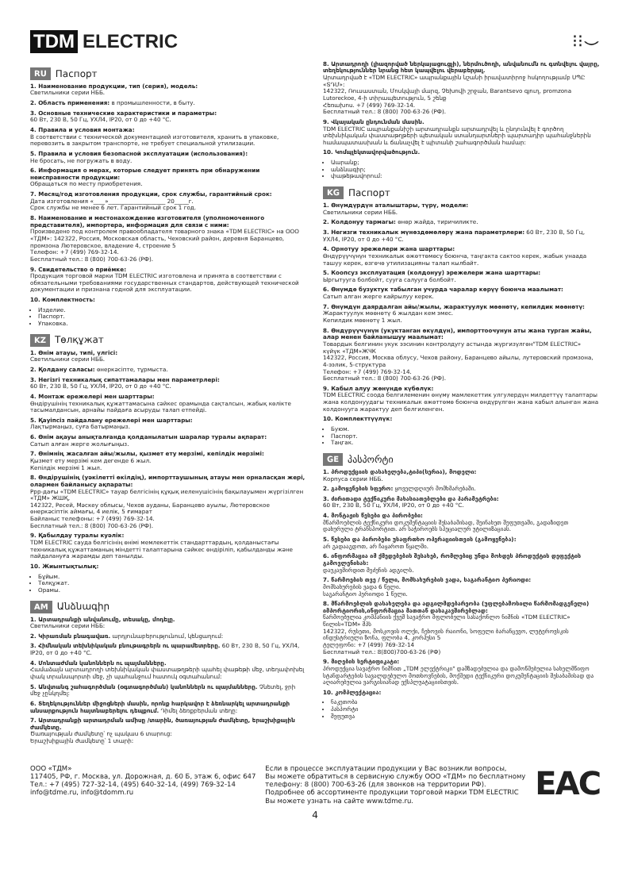TDM ELECTRIC ⁝⁝⌣
RU Паспорт
1. Наименование продукции, тип (серия), модель:
Светильники серии НББ.
2. Область применения: в промышленности, в быту.
3. Основные технические характеристики и параметры:
60 Вт, 230 В, 50 Гц, УХЛ4, IP20, от 0 до +40 °С.
4. Правила и условия монтажа:
В соответствии с технической документацией изготовителя, хранить в упаковке, перевозить в закрытом транспорте, не требует специальной утилизации.
5. Правила и условия безопасной эксплуатации (использования):
Не бросать, не погружать в воду.
6. Информация о мерах, которые следует принять при обнаружении неисправности продукции:
Обращаться по месту приобретения.
7. Месяц/год изготовления продукции, срок службы, гарантийный срок:
Дата изготовления «____»____________________ 20_____г.
Срок службы не менее 6 лет. Гарантийный срок 1 год.
8. Наименование и местонахождение изготовителя (уполномоченного представителя), импортера, информация для связи с ними:
Произведено под контролем правообладателя товарного знака «TDM ELECTRIC» на ООО «ТДМ»: 142322, Россия, Московская область, Чеховский район, деревня Баранцево, промзона Лютеровское, владение 4, строение 5
Телефон: +7 (499) 769-32-14.
Бесплатный тел.: 8 (800) 700-63-26 (РФ).
9. Свидетельство о приёмке:
Продукция торговой марки TDM ELECTRIC изготовлена и принята в соответствии с обязательными требованиями государственных стандартов, действующей технической документации и признана годной для эксплуатации.
10. Комплектность:
Изделие.
Паспорт.
Упаковка.
KZ Төлқұжат
1. Өнім атауы, типі, үлгісі:
Светильники серии НББ.
2. Қолдану саласы: өнеркәсіпте, тұрмыста.
3. Негізгі техникалық сипаттамалары мен параметрлері:
60 Вт, 230 В, 50 Гц, УХЛ4, IP20, от 0 до +40 °С.
4. Монтаж ережелері мен шарттары:
Өндірушінің техникалық құжаттамасына сәйкес орамында сақталсын, жабық көлікте тасымалдансын, арнайы пайдаға асыруды талап етпейді.
5. Қауіпсіз пайдалану ережелері мен шарттары:
Лақтырмаңыз, суға батырмаңыз.
6. Өнім ақауы анықталғанда қолданылатын шаралар туралы ақпарат:
Сатып алған жерге жолығыңыз.
7. Өнімнің жасалған айы/жылы, қызмет ету мерзімі, кепілдік мерзімі:
Қызмет ету мерзімі кем дегенде 6 жыл.
Кепілдік мерзімі 1 жыл.
8. Өндірушінің (уәкілетті өкілдің), импорттаушының атауы мен орналасқан жері, олармен байланысу ақпараты:
Ррр-дағы «TDM ELECTRIC» тауар белгісінің құқық иеленушісінің бақылауымен жүргізілген «ТДМ» ЖШҚ,
142322, Ресей, Мәскеу облысы, Чехов ауданы, Баранцево ауылы, Лютеровское өнеркәсіптік аймағы, 4 иелік, 5 ғимарат
Байланыс телефоны: +7 (499) 769-32-14.
Бесплатный тел.: 8 (800) 700-63-26 (РФ).
9. Қабылдау туралы куәлік:
TDM ELECTRIC сауда белгісінің өнімі мемлекеттік стандарттардың, қолданыстағы техникалық құжаттаманың міндетті талаптарына сәйкес өндіріліп, қабылданды және пайдалануға жарамды деп танылды.
10. Жиынтықтылық:
Бұйым.
Төлқұжат.
Орамы.
AM Անձնագիր
1. Արտադրանքի անվանումը, տեսակը, մոդելը.
Светильники серии НББ:
2. Կիրառման բնագավառ. արդյունաբերությունում, կենցաղում:
3. Հիմնական տեխնիկական բնութագրերն ու պարամետրերը. 60 Вт, 230 В, 50 Гц, УХЛ4, IP20, от 0 до +40 °С.
4. Մոնտաժման կանոններն ու պայմանները.
Համաձայն արտադրողի տեխնիկական փաստաթղթերի պահել փաթեթի մեջ, տեղափոխել փակ տրանսպորտի մեջ, չի պահանջում հատուկ օգտահանում:
5. Անվտանգ շահագործման (օգտագործման) կանոններն ու պայմանները. Չնետել, ջրի մեջ չընկղմել:
6. Տեղեկություններ միջոցների մասին, որոնք հարկավոր է ձեռնարկել արտադրանքի անսարքություն հայտնաբերելու դեպքում. Դիմել ձեռքբերման տեղը:
7. Արտադրանքի արտադրման ամիսը /տարին, ծառայության ժամկետը, երաշխիքային ժամկետը.
Ծառայության ժամկետը՝ ոչ պակաս 6 տարուց:
Երաշխիքային ժամկետը՝ 1 տարի:
8. Արտադրողի (լիազորված ներկայացուցչի), ներմուծողի, անվանումն ու գտնվելու վայրը, տեղեկություններ նրանց հետ կապվելու վերաբերյալ.
Արտադրված է «TDM ELECTRIC» ապրանքային նշանի իրավատիրոջ հսկողությամբ ՍՊԸ «ՏԴՄ»:
142322, Ռուսաստան, Մոսկվայի մարզ, Չեխովի շրջան, Barantsevo գյուղ, promzona Lutoreckoe, 4-ի տիրապետություն, 5 շենք
Հեռախոս. +7 (499) 769-32-14.
Бесплатный тел.: 8 (800) 700-63-26 (РФ).
9. Վկայական ընդունման մասին.
TDM ELECTRIC ապրանքանիշի արտադրանքն արտադրվել և ընդունվել է գործող տեխնիկական փաստաթղթերի պետական ստանդարտների պարտադիր պահանջներին համապատասխան և ճանաչվել է պիտանի շահագործման համար:
10. Կոմպլեկտավորվածություն.
Աարանք;
անձնագիր;
փաթեթավորում:
KG Паспорт
1. Өнүмдүрдүн аталыштары, түрү, модели:
Светильники серии НББ.
2. Колдонуу тармагы: өнөр жайда, тиричиликте.
3. Негизги техникалык мүнөздөмөлөрү жана параметрлери: 60 Вт, 230 В, 50 Гц, УХЛ4, IP20, от 0 до +40 °С.
4. Орнотуу эрежелери жана шарттары:
Өндүрүүчүнүн техникалык өжөттөмөсү боюнча, таңгакта сактоо керек, жабык унаада ташуу керек, өзгөчө утилизацияны талап кылбайт.
5. Коопсуз эксплуатация (колдонуу) эрежелери жана шарттары:
Ыргытууга болбойт, сууга салууга болбойт.
6. Өнүмдө бузуктук табылган учурда чаралар көрүү боюнча маалымат:
Сатып алган жерге кайрылуу керек.
7. Өнүмдүн даярдалган айы/жылы, жарактуулук мөөнөтү, кепилдик мөөнөтү:
Жарактуулук мөөнөтү 6 жылдан кем эмес.
Кепилдик мөөнөтү 1 жыл.
8. Өндүрүүчүнүн (укуктанган өкүлдүн), импорттоочунун аты жана турган жайы, алар менен байланышуу маалымат:
Товардык белгинин укук ээсинин контролдугу астында жүргизүлгөн"TDM ELECTRIC» күйүк «ТДМ»ЖЧК
142322, Россия, Москва облусу, Чехов району, Баранцево айылы, лутеровский промзона, 4-ээлик, 5-структура
Телефон: +7 (499) 769-32-14.
Бесплатный тел.: 8 (800) 700-63-26 (РФ).
9. Кабыл алуу жөнүндө күбөлүк:
TDM ELECTRIC соода белгилеменин өнүмү мамлекеттик улгулердүн милдеттүү талаптары жана колдонуудагы техникалык өжөттөмө боюнча өндүрүлгөн жана кабыл алынган жана колдонууга жарактуу деп белгиленген.
10. Комплекттүүлүк:
Буюм.
Паспорт.
Таңгак.
GE პასპორტი
1. პროდუქციის დასახელება,ტიპი(სერია), მოდელი:
Корпуса серии НББ.
2. გამოყენების სფერო: ყოველდღიურ მომხმარებაში.
3. ძირითადი ტექნიკური მახასიათებლები და პარამეტრები:
60 Вт, 230 В, 50 Гц, УХЛ4, IP20, от 0 до +40 °С.
4. მონტაჟის წესები და პირობები:
მწარმოებლის ტექნიკური დოკუმენტაციის შესაბამისად, შეინახეთ შეფუთვაში, გადაზიდეთ დახურული ტრანსპორტით. არ საჭიროებს სპეციალურ უტილიზაციას.
5. წესები და პირობები უსაფრთხო ოპერაციისთვის (გამოყენება):
არ გადააგდოთ, არ ჩაყაროთ წყალში.
6. ინფორმაცია იმ ქმედებების შესახებ, რომლებიც უნდა მოხდეს პროდუქტის დეფექტის გამოვლენისას:
დაუკავშირდით შეძენის ადგილს.
7. წარმოების თვე / წელი, მომსახურების ვადა, საგარანტიო პერიოდი:
მომსახურების ვადა 6 წელი.
საგარანტიო პერიოდი 1 წელი.
8. მწარმოებლის დასახელება და ადგილმდებარეობა (უფლებამოსილი წარმომადგენელი) იმპორტიორის,ინფორმაცია მათთან დასაკავშირებლად:
წარმოებულია კომპანიის ქვეშ სავაჭრო მფლობელი სასაქონლო ნიშნის «TDM ELECTRIC» წილის«TDM» შპს
142322, რუსეთი, მოსკოვის ოლქი, ჩეხოვის რაიონი, სოფელი ბარანცევო, ლუტეროვსკის ინდუსტრიული ზონა, ფლობა 4, კორპუსი 5
ტელეფონი: +7 (499) 769-32-14
Бесплатный тел.: 8(800)700-63-26 (РФ)
9. მიღების სერტიფიკატი:
პროდუქცია სავაჭრო ნიშნით „TDM ელექტრიკი" დამზადებულია და დამოწმებულია სახელმწიფო სტანდარტების სავალდებულო მოთხოვნების, მოქმედი ტექნიკური დოკუმენტაციის შესაბამისად და აღიარებულია ვარგისიანად ექსპლუატაციისთვის.
10. კომპლექტაცია:
ნაკეთობა
პასპორტი
შეფუთვა
ООО «ТДМ»
117405, РФ, г. Москва, ул. Дорожная, д. 60 Б, этаж 6, офис 647
Тел.: +7 (495) 727-32-14, (495) 640-32-14, (499) 769-32-14
info@tdme.ru, info@tdomm.ru
Если в процессе эксплуатации продукции у Вас возникли вопросы,
Вы можете обратиться в сервисную службу ООО «ТДМ» по бесплатному
телефону: 8 (800) 700-63-26 (для звонков на территории РФ).
Подробнее об ассортименте продукции торговой марки TDM ELECTRIC
Вы можете узнать на сайте www.tdme.ru.
EAC
4